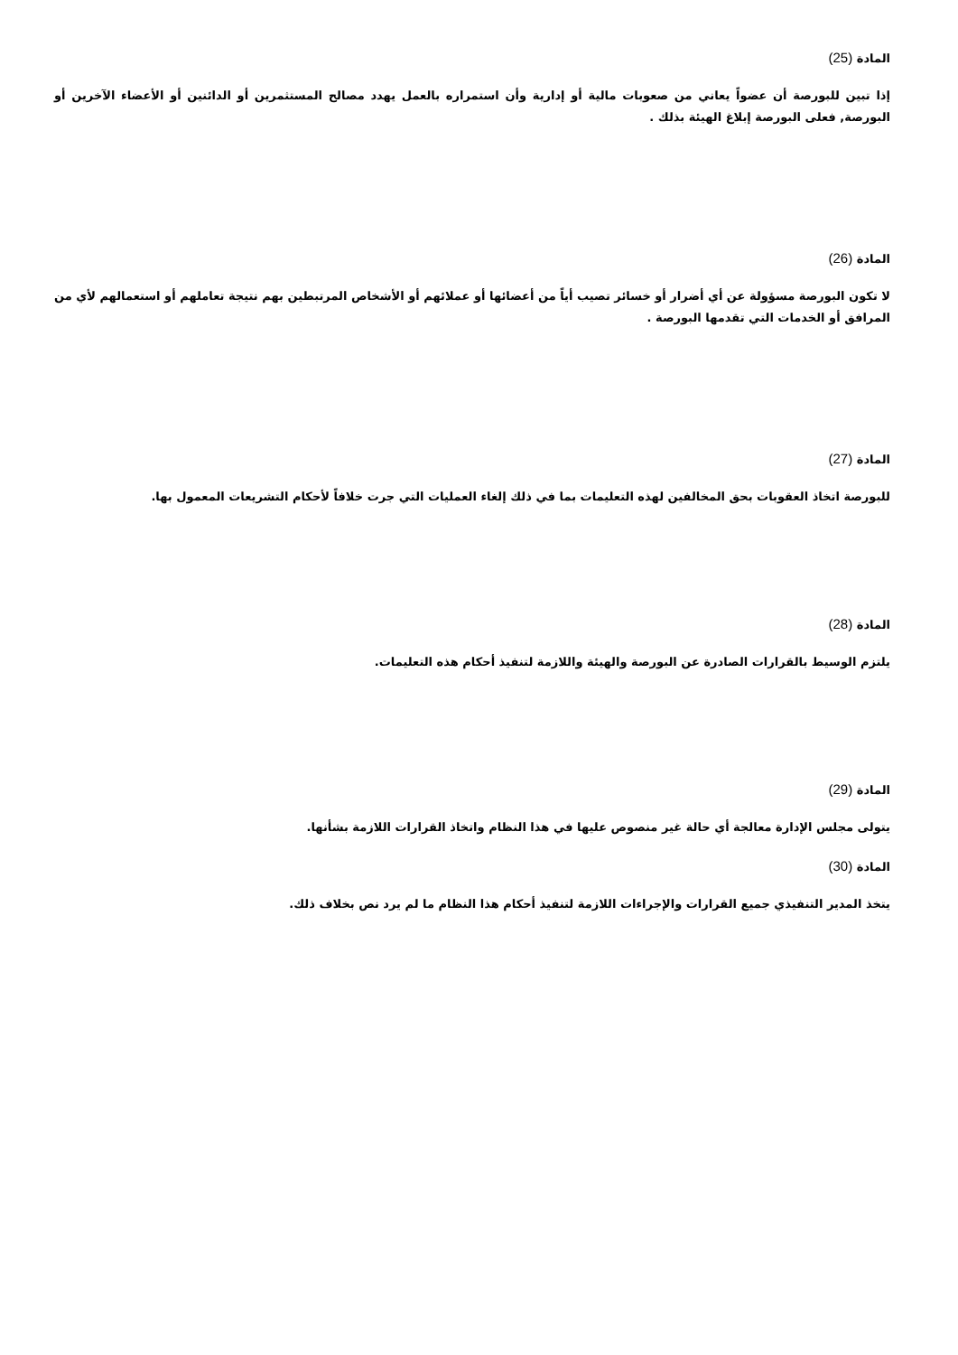المادة (25)
إذا تبين للبورصة أن عضواً يعاني من صعوبات مالية أو إدارية وأن استمراره بالعمل يهدد مصالح المستثمرين أو الدائنين أو الأعضاء الآخرين أو البورصة, فعلى البورصة إبلاغ الهيئة بذلك .
المادة (26)
لا تكون البورصة مسؤولة عن أي أضرار أو خسائر تصيب أياً من أعضائها أو عملائهم أو الأشخاص المرتبطين بهم نتيجة تعاملهم أو استعمالهم لأي من المرافق أو الخدمات التي تقدمها البورصة .
المادة (27)
للبورصة اتخاذ العقوبات بحق المخالفين لهذه التعليمات بما في ذلك إلغاء العمليات التي جرت خلافاً لأحكام التشريعات المعمول بها.
المادة (28)
يلتزم الوسيط بالقرارات الصادرة عن البورصة والهيئة واللازمة لتنفيذ أحكام هذه التعليمات.
المادة (29)
يتولى مجلس الإدارة معالجة أي حالة غير منصوص عليها في هذا النظام واتخاذ القرارات اللازمة بشأنها.
المادة (30)
يتخذ المدير التنفيذي جميع القرارات والإجراءات اللازمة لتنفيذ أحكام هذا النظام ما لم يرد نص بخلاف ذلك.